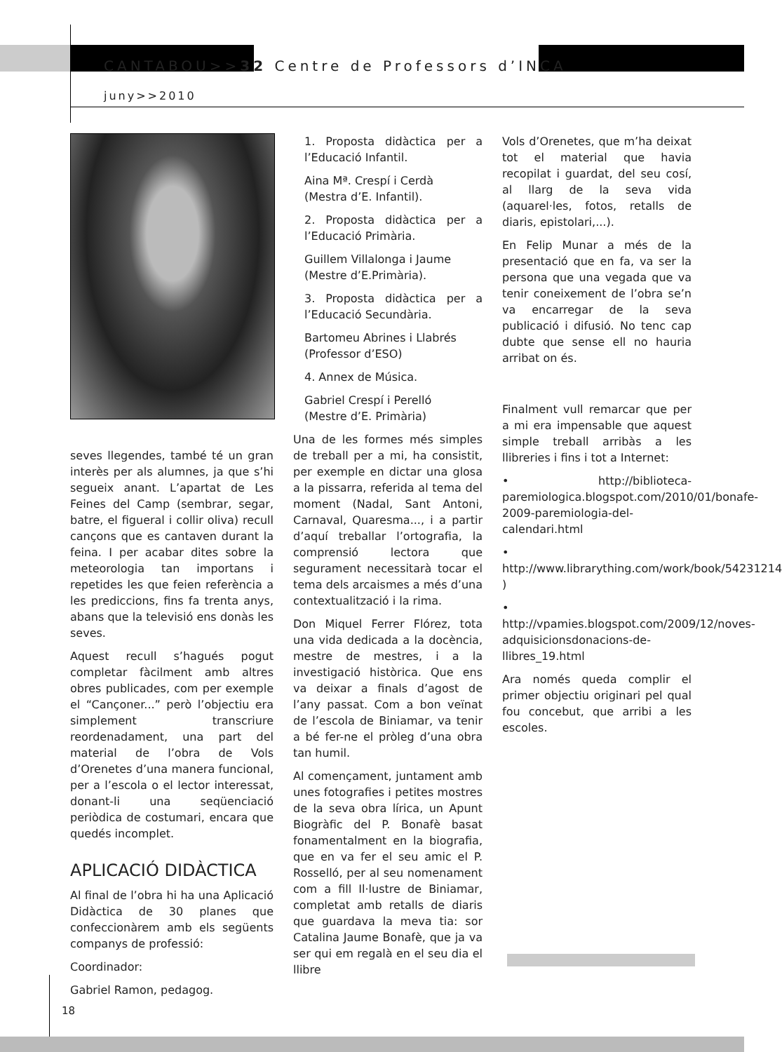CANTABOU>>32 Centre de Professors d’INCA
juny>>2010
seves llegendes, també té un gran interès per als alumnes, ja que s’hi segueix anant. L’apartat de Les Feines del Camp (sembrar, segar, batre, el figueral i collir oliva) recull cançons que es cantaven durant la feina. I per acabar dites sobre la meteorologia tan importans i repetides les que feien referència a les prediccions, fins fa trenta anys, abans que la televisió ens donàs les seves.
Aquest recull s’hagués pogut completar fàcilment amb altres obres publicades, com per exemple el “Cançoner...” però l’objectiu era simplement transcriure reordenadament, una part del material de l’obra de Vols d’Orenetes d’una manera funcional, per a l’escola o el lector interessat, donant-li una seqüenciació periòdica de costumari, encara que quedés incomplet.
APLICACIÓ DIDÀCTICA
Al final de l’obra hi ha una Aplicació Didàctica de 30 planes que confeccionàrem amb els següents companys de professió:
Coordinador:
Gabriel Ramon, pedagog.
1. Proposta didàctica per a l’Educació Infantil.
Aina Mª. Crespí i Cerdà
(Mestra d’E. Infantil).
2. Proposta didàctica per a l’Educació Primària.
Guillem Villalonga i Jaume
(Mestre d’E.Primària).
3. Proposta didàctica per a l’Educació Secundària.
Bartomeu Abrines i Llabrés
(Professor d’ESO)
4. Annex de Música.
Gabriel Crespí i Perelló
(Mestre d’E. Primària)
Una de les formes més simples de treball per a mi, ha consistit, per exemple en dictar una glosa a la pissarra, referida al tema del moment (Nadal, Sant Antoni, Carnaval, Quaresma..., i a partir d’aquí treballar l’ortografia, la comprensió lectora que segurament necessitarà tocar el tema dels arcaismes a més d’una contextualització i la rima.
Don Miquel Ferrer Flórez, tota una vida dedicada a la docència, mestre de mestres, i a la investigació històrica. Que ens va deixar a finals d’agost de l’any passat. Com a bon veïnat de l’escola de Biniamar, va tenir a bé fer-ne el pròleg d’una obra tan humil.
Al començament, juntament amb unes fotografies i petites mostres de la seva obra lírica, un Apunt Biogràfic del P. Bonafè basat fonamentalment en la biografia, que en va fer el seu amic el P. Rosselló, per al seu nomenament com a fill Il·lustre de Biniamar, completat amb retalls de diaris que guardava la meva tia: sor Catalina Jaume Bonafè, que ja va ser qui em regalà en el seu dia el llibre
Vols d’Orenetes, que m’ha deixat tot el material que havia recopilat i guardat, del seu cosí, al llarg de la seva vida (aquarel·les, fotos, retalls de diaris, epistolari,...).
En Felip Munar a més de la presentació que en fa, va ser la persona que una vegada que va tenir coneixement de l’obra se’n va encarregar de la seva publicació i difusió. No tenc cap dubte que sense ell no hauria arribat on és.
Finalment vull remarcar que per a mi era impensable que aquest simple treball arribàs a les llibreries i fins i tot a Internet:
• http://biblioteca-paremiologica.blogspot.com/2010/01/bonafe-2009-paremiologia-del-calendari.html
• http://www.librarything.com/work/book/54231214 )
• http://vpamies.blogspot.com/2009/12/noves-adquisicionsdonacions-de-llibres_19.html
Ara només queda complir el primer objectiu originari pel qual fou concebut, que arribi a les escoles.
18